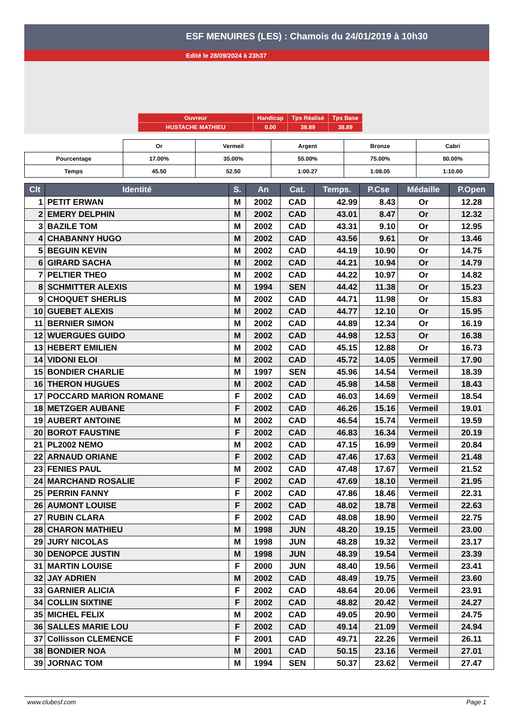ESF MENUIRES (LES) : Chamois du 24/01/2019 à 10h30
Edité le 28/09/2024 à 23h37
| Ouvreur | Handicap | Tps Réalisé | Tps Base |
| HUSTACHE MATHIEU | 0.00 | 38.89 | 38.89 |
| | Or | Vermeil | Argent | Bronze | Cabri |
| Pourcentage | 17.00% | 35.00% | 55.00% | 75.00% | 80.00% |
| Temps | 45.50 | 52.50 | 1:00.27 | 1:08.05 | 1:10.00 |
| Clt | Identité | S. | An | Cat. | Temps. | P.Cse | Médaille | P.Open |
| --- | --- | --- | --- | --- | --- | --- | --- | --- |
| 1 | PETIT ERWAN | M | 2002 | CAD | 42.99 | 8.43 | Or | 12.28 |
| 2 | EMERY DELPHIN | M | 2002 | CAD | 43.01 | 8.47 | Or | 12.32 |
| 3 | BAZILE TOM | M | 2002 | CAD | 43.31 | 9.10 | Or | 12.95 |
| 4 | CHABANNY HUGO | M | 2002 | CAD | 43.56 | 9.61 | Or | 13.46 |
| 5 | BEGUIN KEVIN | M | 2002 | CAD | 44.19 | 10.90 | Or | 14.75 |
| 6 | GIRARD SACHA | M | 2002 | CAD | 44.21 | 10.94 | Or | 14.79 |
| 7 | PELTIER THEO | M | 2002 | CAD | 44.22 | 10.97 | Or | 14.82 |
| 8 | SCHMITTER ALEXIS | M | 1994 | SEN | 44.42 | 11.38 | Or | 15.23 |
| 9 | CHOQUET SHERLIS | M | 2002 | CAD | 44.71 | 11.98 | Or | 15.83 |
| 10 | GUEBET ALEXIS | M | 2002 | CAD | 44.77 | 12.10 | Or | 15.95 |
| 11 | BERNIER SIMON | M | 2002 | CAD | 44.89 | 12.34 | Or | 16.19 |
| 12 | WUERGUES GUIDO | M | 2002 | CAD | 44.98 | 12.53 | Or | 16.38 |
| 13 | HEBERT EMILIEN | M | 2002 | CAD | 45.15 | 12.88 | Or | 16.73 |
| 14 | VIDONI ELOI | M | 2002 | CAD | 45.72 | 14.05 | Vermeil | 17.90 |
| 15 | BONDIER CHARLIE | M | 1997 | SEN | 45.96 | 14.54 | Vermeil | 18.39 |
| 16 | THERON HUGUES | M | 2002 | CAD | 45.98 | 14.58 | Vermeil | 18.43 |
| 17 | POCCARD MARION ROMANE | F | 2002 | CAD | 46.03 | 14.69 | Vermeil | 18.54 |
| 18 | METZGER AUBANE | F | 2002 | CAD | 46.26 | 15.16 | Vermeil | 19.01 |
| 19 | AUBERT ANTOINE | M | 2002 | CAD | 46.54 | 15.74 | Vermeil | 19.59 |
| 20 | BOROT FAUSTINE | F | 2002 | CAD | 46.83 | 16.34 | Vermeil | 20.19 |
| 21 | PL2002 NEMO | M | 2002 | CAD | 47.15 | 16.99 | Vermeil | 20.84 |
| 22 | ARNAUD ORIANE | F | 2002 | CAD | 47.46 | 17.63 | Vermeil | 21.48 |
| 23 | FENIES PAUL | M | 2002 | CAD | 47.48 | 17.67 | Vermeil | 21.52 |
| 24 | MARCHAND ROSALIE | F | 2002 | CAD | 47.69 | 18.10 | Vermeil | 21.95 |
| 25 | PERRIN FANNY | F | 2002 | CAD | 47.86 | 18.46 | Vermeil | 22.31 |
| 26 | AUMONT LOUISE | F | 2002 | CAD | 48.02 | 18.78 | Vermeil | 22.63 |
| 27 | RUBIN CLARA | F | 2002 | CAD | 48.08 | 18.90 | Vermeil | 22.75 |
| 28 | CHARON MATHIEU | M | 1998 | JUN | 48.20 | 19.15 | Vermeil | 23.00 |
| 29 | JURY NICOLAS | M | 1998 | JUN | 48.28 | 19.32 | Vermeil | 23.17 |
| 30 | DENOPCE JUSTIN | M | 1998 | JUN | 48.39 | 19.54 | Vermeil | 23.39 |
| 31 | MARTIN LOUISE | F | 2000 | JUN | 48.40 | 19.56 | Vermeil | 23.41 |
| 32 | JAY ADRIEN | M | 2002 | CAD | 48.49 | 19.75 | Vermeil | 23.60 |
| 33 | GARNIER ALICIA | F | 2002 | CAD | 48.64 | 20.06 | Vermeil | 23.91 |
| 34 | COLLIN SIXTINE | F | 2002 | CAD | 48.82 | 20.42 | Vermeil | 24.27 |
| 35 | MICHEL FELIX | M | 2002 | CAD | 49.05 | 20.90 | Vermeil | 24.75 |
| 36 | SALLES MARIE LOU | F | 2002 | CAD | 49.14 | 21.09 | Vermeil | 24.94 |
| 37 | Collisson CLEMENCE | F | 2001 | CAD | 49.71 | 22.26 | Vermeil | 26.11 |
| 38 | BONDIER NOA | M | 2001 | CAD | 50.15 | 23.16 | Vermeil | 27.01 |
| 39 | JORNAC TOM | M | 1994 | SEN | 50.37 | 23.62 | Vermeil | 27.47 |
www.clubesf.com Page 1